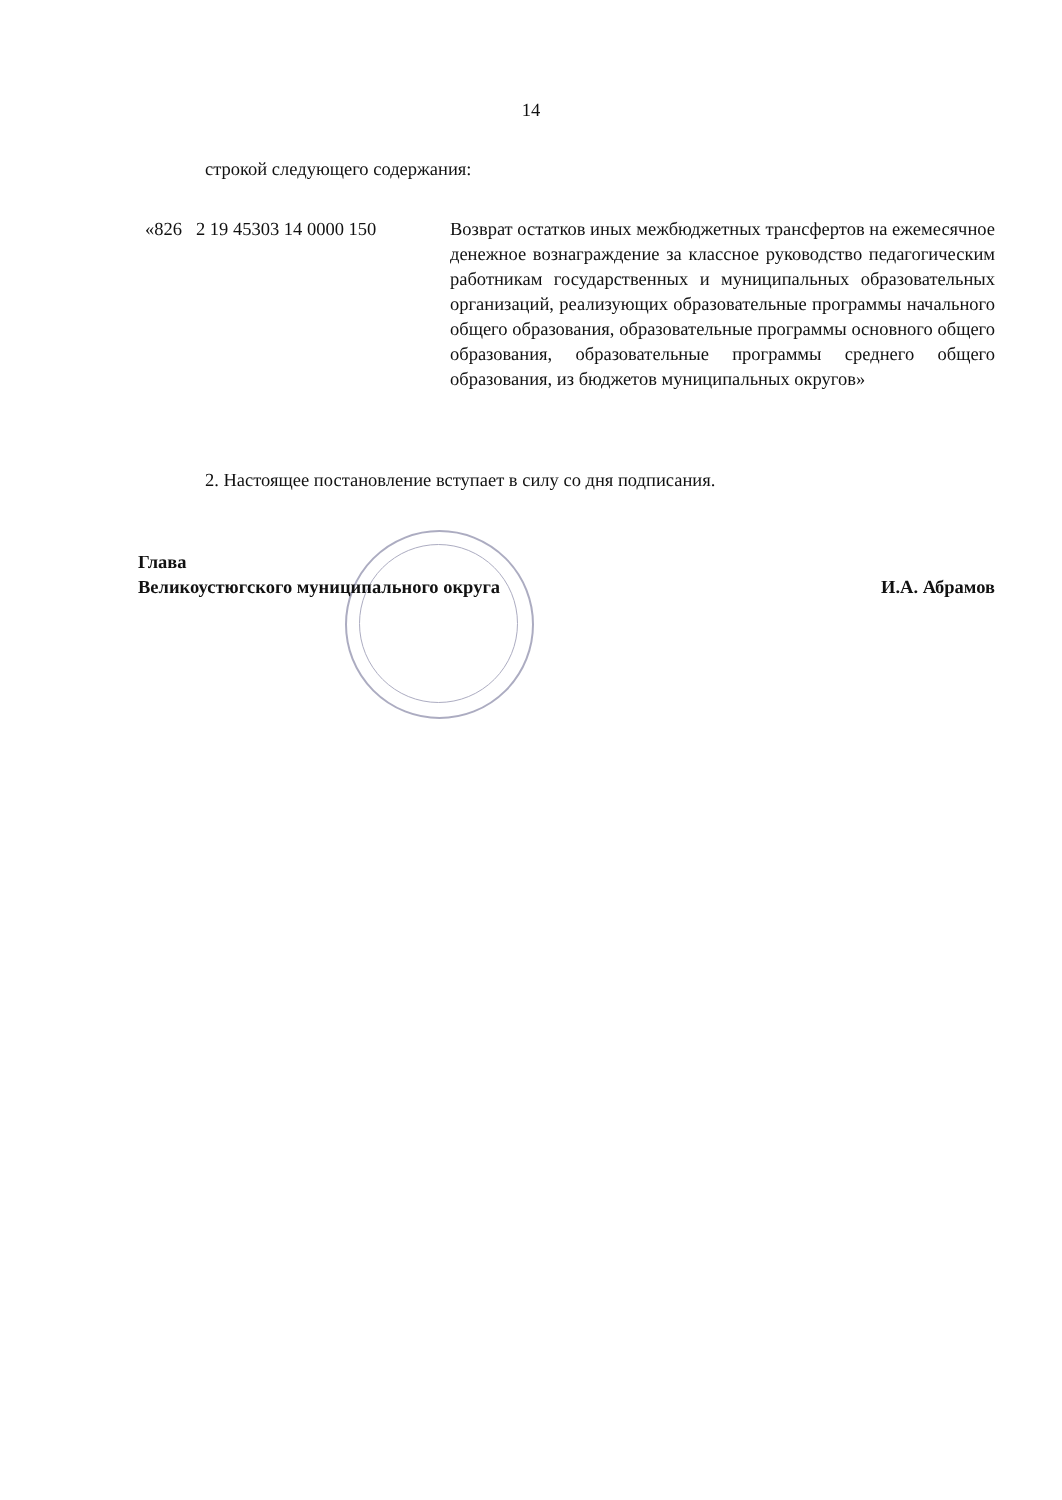14
строкой следующего содержания:
«826 2 19 45303 14 0000 150 Возврат остатков иных межбюджетных трансфертов на ежемесячное денежное вознаграждение за классное руководство педагогическим работникам государственных и муниципальных образовательных организаций, реализующих образовательные программы начального общего образования, образовательные программы основного общего образования, образовательные программы среднего общего образования, из бюджетов муниципальных округов»
2. Настоящее постановление вступает в силу со дня подписания.
Глава
Великоустюгского муниципального округа
И.А. Абрамов